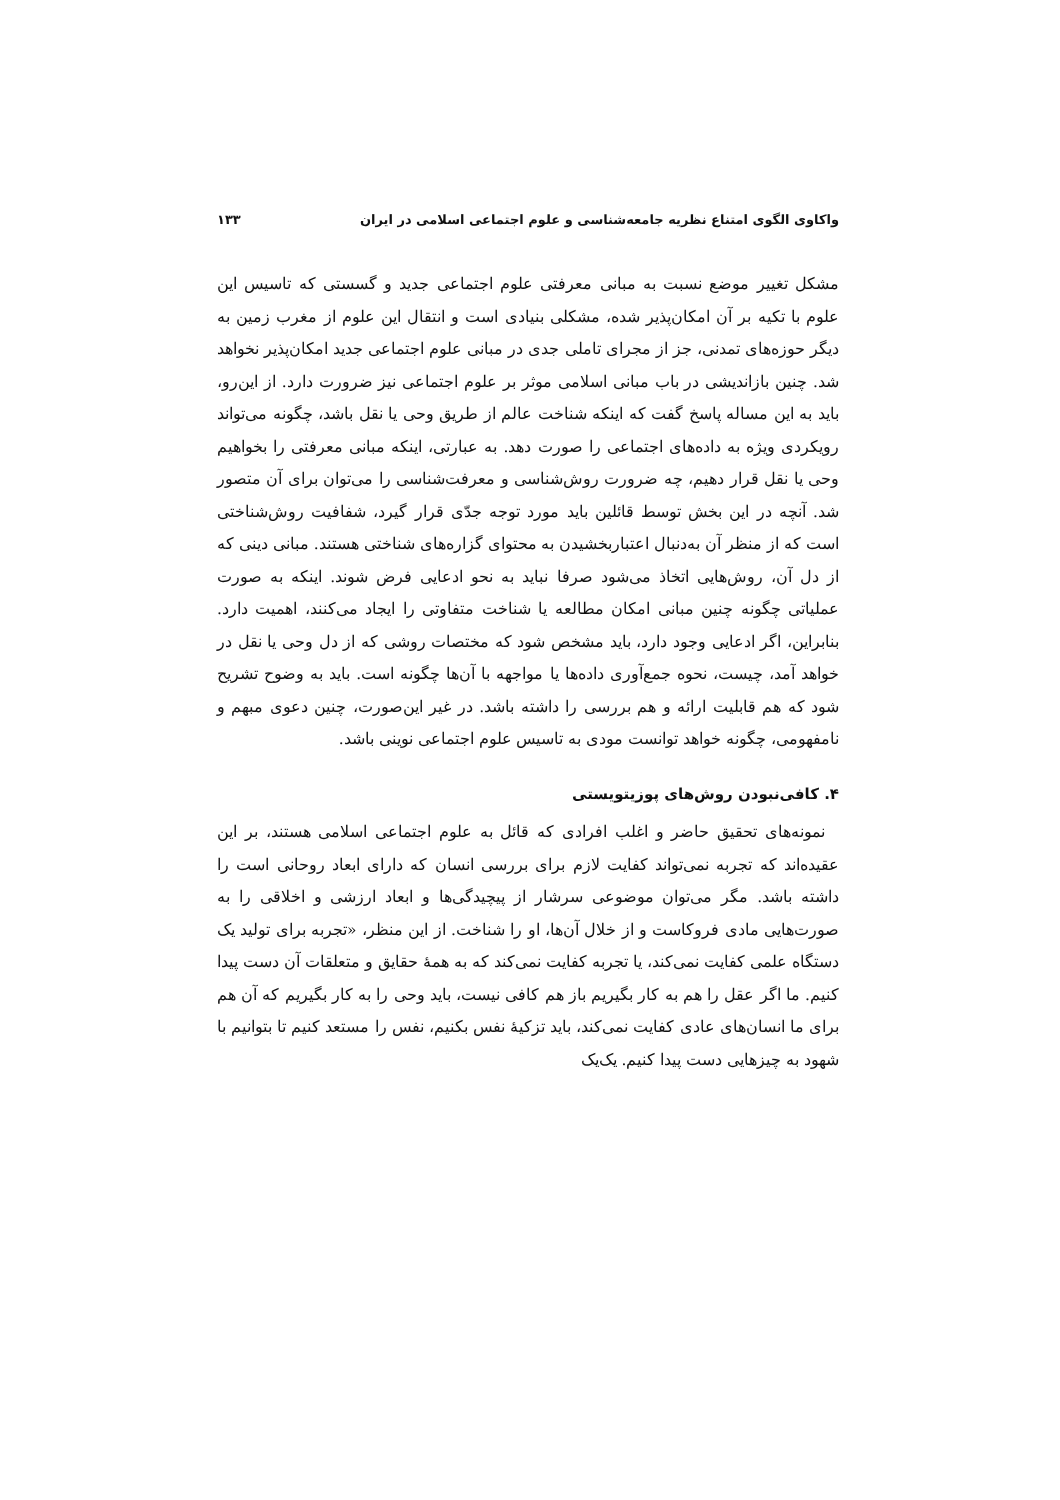واکاوی الگوی امتناع نظریه جامعه‌شناسی و علوم اجتماعی اسلامی در ایران ۱۳۳
مشکل تغییر موضع نسبت به مبانی معرفتی علوم اجتماعی جدید و گسستی که تاسیس این علوم با تکیه بر آن امکان‌پذیر شده، مشکلی بنیادی است و انتقال این علوم از مغرب زمین به دیگر حوزه‌های تمدنی، جز از مجرای تاملی جدی در مبانی علوم اجتماعی جدید امکان‌پذیر نخواهد شد. چنین بازاندیشی در باب مبانی اسلامی موثر بر علوم اجتماعی نیز ضرورت دارد. از این‌رو، باید به این مساله پاسخ گفت که اینکه شناخت عالم از طریق وحی یا نقل باشد، چگونه می‌تواند رویکردی ویژه به داده‌های اجتماعی را صورت دهد. به عبارتی، اینکه مبانی معرفتی را بخواهیم وحی یا نقل قرار دهیم، چه ضرورت روش‌شناسی و معرفت‌شناسی را می‌توان برای آن متصور شد. آنچه در این بخش توسط قائلین باید مورد توجه جدّی قرار گیرد، شفافیت روش‌شناختی است که از منظر آن به‌دنبال اعتباربخشیدن به محتوای گزاره‌های شناختی هستند. مبانی دینی که از دل آن، روش‌هایی اتخاذ می‌شود صرفا نباید به نحو ادعایی فرض شوند. اینکه به صورت عملیاتی چگونه چنین مبانی امکان مطالعه یا شناخت متفاوتی را ایجاد می‌کنند، اهمیت دارد. بنابراین، اگر ادعایی وجود دارد، باید مشخص شود که مختصات روشی که از دل وحی یا نقل در خواهد آمد، چیست، نحوه جمع‌آوری داده‌ها یا مواجهه با آن‌ها چگونه است. باید به وضوح تشریح شود که هم قابلیت ارائه و هم بررسی را داشته باشد. در غیر این‌صورت، چنین دعوی مبهم و نامفهومی، چگونه خواهد توانست مودی به تاسیس علوم اجتماعی نوینی باشد.
۴. کافی‌نبودن روش‌های پوزیتویستی
نمونه‌های تحقیق حاضر و اغلب افرادی که قائل به علوم اجتماعی اسلامی هستند، بر این عقیده‌اند که تجربه نمی‌تواند کفایت لازم برای بررسی انسان که دارای ابعاد روحانی است را داشته باشد. مگر می‌توان موضوعی سرشار از پیچیدگی‌ها و ابعاد ارزشی و اخلاقی را به صورت‌هایی مادی فروکاست و از خلال آن‌ها، او را شناخت. از این منظر، «تجربه برای تولید یک دستگاه علمی کفایت نمی‌کند، یا تجربه کفایت نمی‌کند که به همهٔ حقایق و متعلقات آن دست پیدا کنیم. ما اگر عقل را هم به کار بگیریم باز هم کافی نیست، باید وحی را به کار بگیریم که آن هم برای ما انسان‌های عادی کفایت نمی‌کند، باید تزکیهٔ نفس بکنیم، نفس را مستعد کنیم تا بتوانیم با شهود به چیزهایی دست پیدا کنیم. یک‌یک